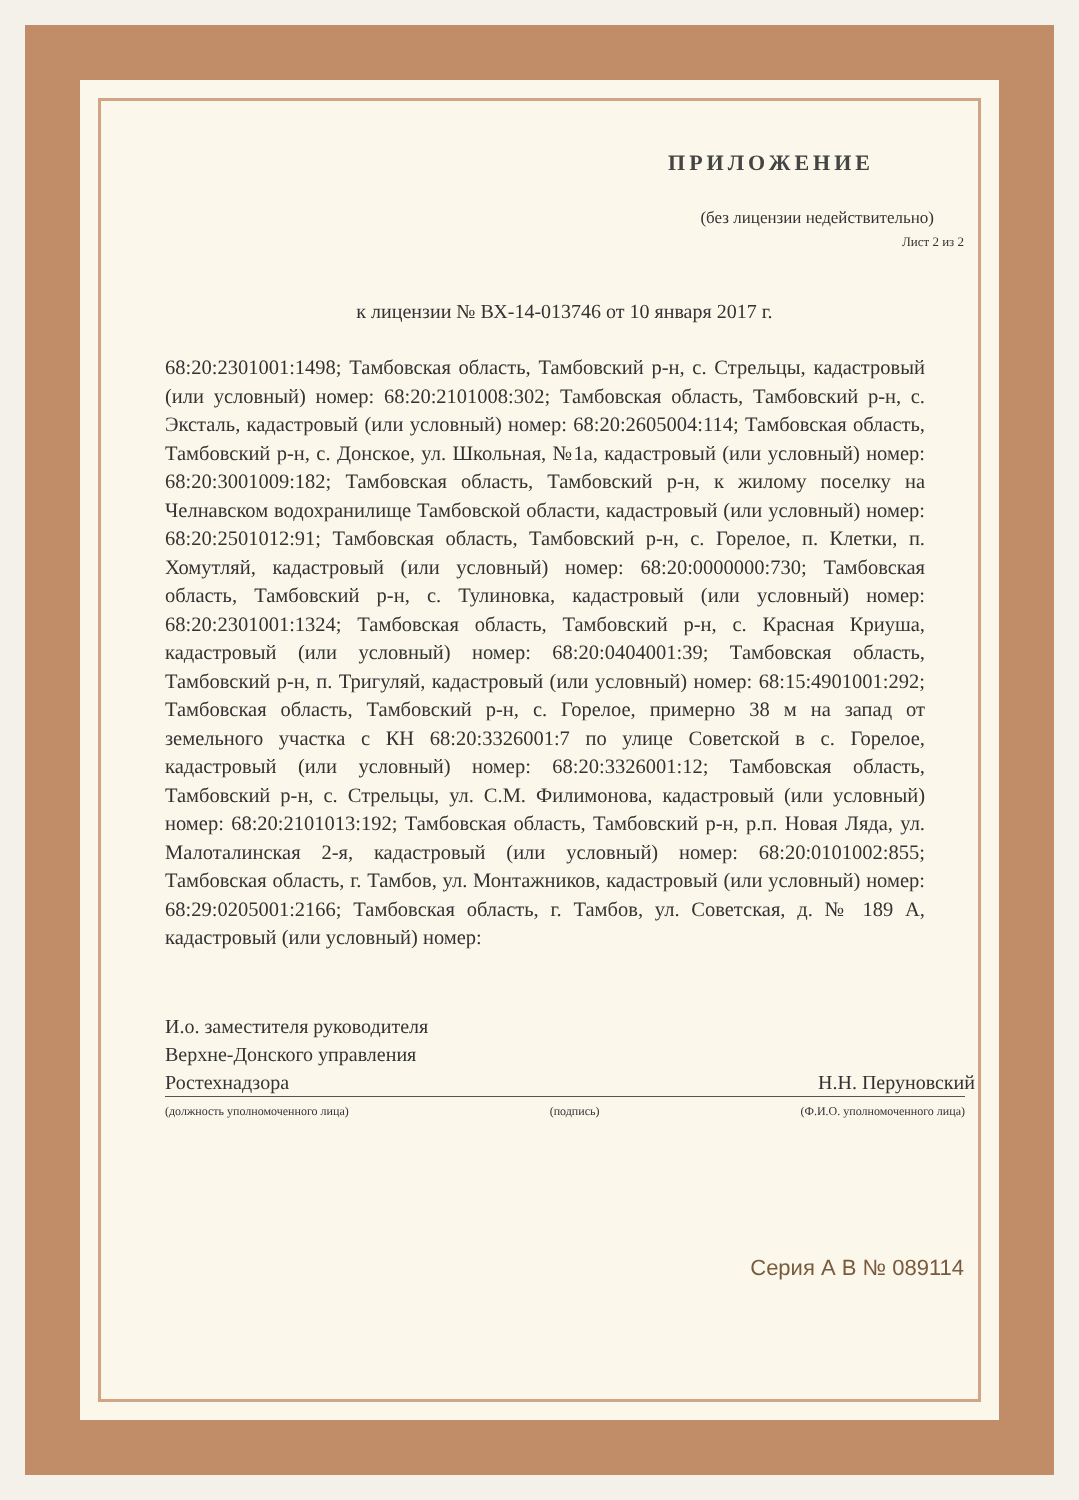ПРИЛОЖЕНИЕ
(без лицензии недействительно)
Лист 2 из 2
к лицензии № ВХ-14-013746 от 10 января 2017 г.
68:20:2301001:1498; Тамбовская область, Тамбовский р-н, с. Стрельцы, кадастровый (или условный) номер: 68:20:2101008:302; Тамбовская область, Тамбовский р-н, с. Эксталь, кадастровый (или условный) номер: 68:20:2605004:114; Тамбовская область, Тамбовский р-н, с. Донское, ул. Школьная, №1а, кадастровый (или условный) номер: 68:20:3001009:182; Тамбовская область, Тамбовский р-н, к жилому поселку на Челнавском водохранилище Тамбовской области, кадастровый (или условный) номер: 68:20:2501012:91; Тамбовская область, Тамбовский р-н, с. Горелое, п. Клетки, п. Хомутляй, кадастровый (или условный) номер: 68:20:0000000:730; Тамбовская область, Тамбовский р-н, с. Тулиновка, кадастровый (или условный) номер: 68:20:2301001:1324; Тамбовская область, Тамбовский р-н, с. Красная Криуша, кадастровый (или условный) номер: 68:20:0404001:39; Тамбовская область, Тамбовский р-н, п. Тригуляй, кадастровый (или условный) номер: 68:15:4901001:292; Тамбовская область, Тамбовский р-н, с. Горелое, примерно 38 м на запад от земельного участка с КН 68:20:3326001:7 по улице Советской в с. Горелое, кадастровый (или условный) номер: 68:20:3326001:12; Тамбовская область, Тамбовский р-н, с. Стрельцы, ул. С.М. Филимонова, кадастровый (или условный) номер: 68:20:2101013:192; Тамбовская область, Тамбовский р-н, р.п. Новая Ляда, ул. Малоталинская 2-я, кадастровый (или условный) номер: 68:20:0101002:855; Тамбовская область, г. Тамбов, ул. Монтажников, кадастровый (или условный) номер: 68:29:0205001:2166; Тамбовская область, г. Тамбов, ул. Советская, д. № 189 А, кадастровый (или условный) номер:
И.о. заместителя руководителя
Верхне-Донского управления
Ростехнадзора Н.Н. Перуновский
(должность уполномоченного лица) (подпись) (Ф.И.О. уполномоченного лица)
Серия А В № 089114